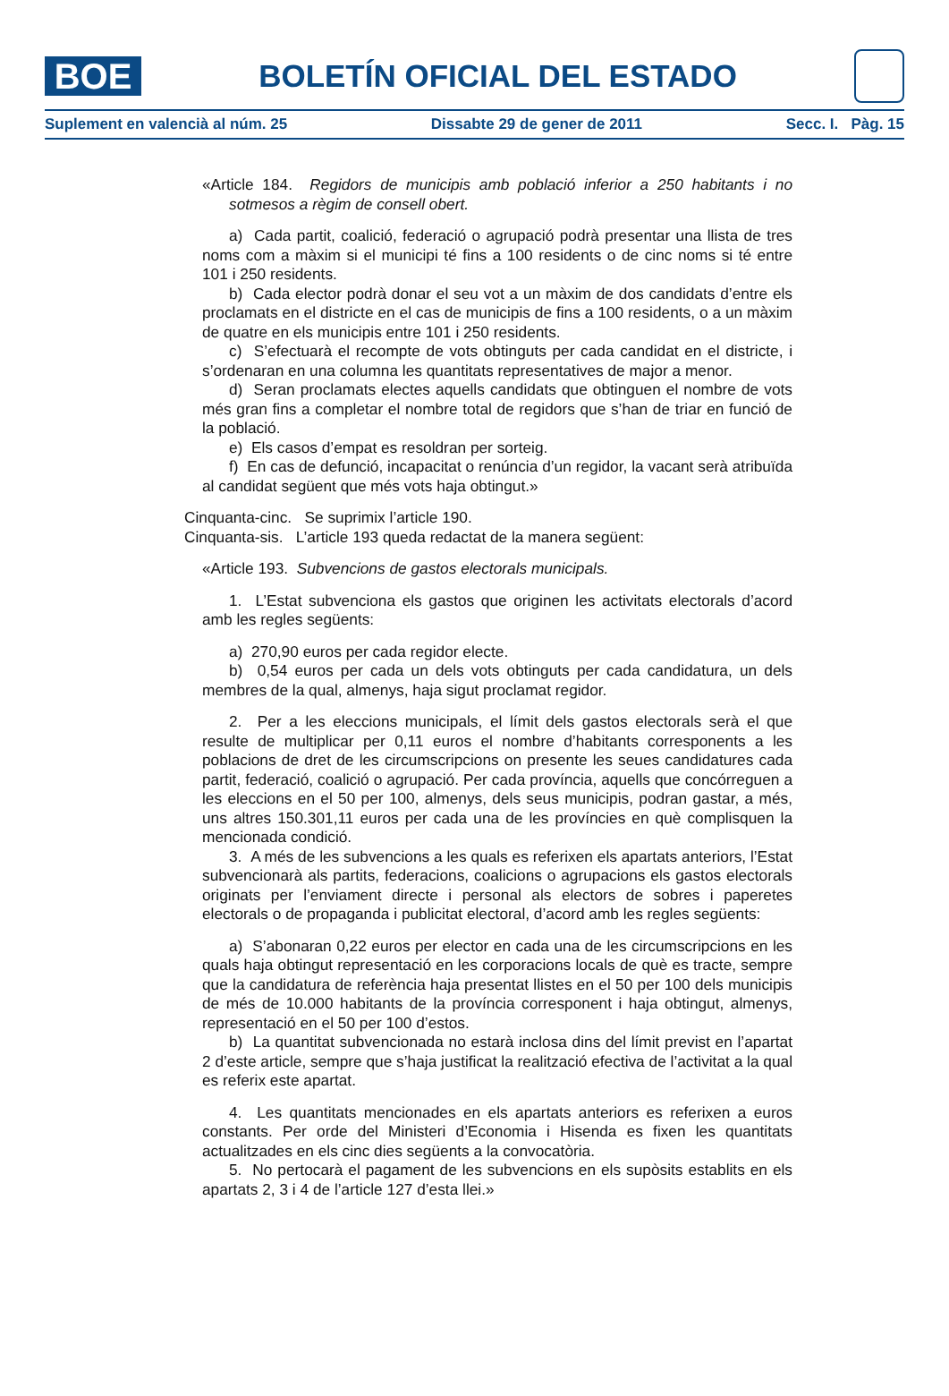BOE
BOLETÍN OFICIAL DEL ESTADO
Suplement en valencià al núm. 25 Dissabte 29 de gener de 2011 Secc. I. Pàg. 15
«Article 184. Regidors de municipis amb població inferior a 250 habitants i no sotmesos a règim de consell obert.
a) Cada partit, coalició, federació o agrupació podrà presentar una llista de tres noms com a màxim si el municipi té fins a 100 residents o de cinc noms si té entre 101 i 250 residents.
b) Cada elector podrà donar el seu vot a un màxim de dos candidats d’entre els proclamats en el districte en el cas de municipis de fins a 100 residents, o a un màxim de quatre en els municipis entre 101 i 250 residents.
c) S’efectuarà el recompte de vots obtinguts per cada candidat en el districte, i s’ordenaran en una columna les quantitats representatives de major a menor.
d) Seran proclamats electes aquells candidats que obtinguen el nombre de vots més gran fins a completar el nombre total de regidors que s’han de triar en funció de la població.
e) Els casos d’empat es resoldran per sorteig.
f) En cas de defunció, incapacitat o renúncia d’un regidor, la vacant serà atribuïda al candidat següent que més vots haja obtingut.»
Cinquanta-cinc. Se suprimix l’article 190.
Cinquanta-sis. L’article 193 queda redactat de la manera següent:
«Article 193. Subvencions de gastos electorals municipals.
1. L’Estat subvenciona els gastos que originen les activitats electorals d’acord amb les regles següents:
a) 270,90 euros per cada regidor electe.
b) 0,54 euros per cada un dels vots obtinguts per cada candidatura, un dels membres de la qual, almenys, haja sigut proclamat regidor.
2. Per a les eleccions municipals, el límit dels gastos electorals serà el que resulte de multiplicar per 0,11 euros el nombre d’habitants corresponents a les poblacions de dret de les circumscripcions on presente les seues candidatures cada partit, federació, coalició o agrupació. Per cada província, aquells que concórreguen a les eleccions en el 50 per 100, almenys, dels seus municipis, podran gastar, a més, uns altres 150.301,11 euros per cada una de les províncies en què complisquen la mencionada condició.
3. A més de les subvencions a les quals es referixen els apartats anteriors, l’Estat subvencionarà als partits, federacions, coalicions o agrupacions els gastos electorals originats per l’enviament directe i personal als electors de sobres i paperetes electorals o de propaganda i publicitat electoral, d’acord amb les regles següents:
a) S’abonaran 0,22 euros per elector en cada una de les circumscripcions en les quals haja obtingut representació en les corporacions locals de què es tracte, sempre que la candidatura de referència haja presentat llistes en el 50 per 100 dels municipis de més de 10.000 habitants de la província corresponent i haja obtingut, almenys, representació en el 50 per 100 d’estos.
b) La quantitat subvencionada no estarà inclosa dins del límit previst en l’apartat 2 d’este article, sempre que s’haja justificat la realització efectiva de l’activitat a la qual es referix este apartat.
4. Les quantitats mencionades en els apartats anteriors es referixen a euros constants. Per orde del Ministeri d’Economia i Hisenda es fixen les quantitats actualitzades en els cinc dies següents a la convocatòria.
5. No pertocarà el pagament de les subvencions en els supòsits establits en els apartats 2, 3 i 4 de l’article 127 d’esta llei.»